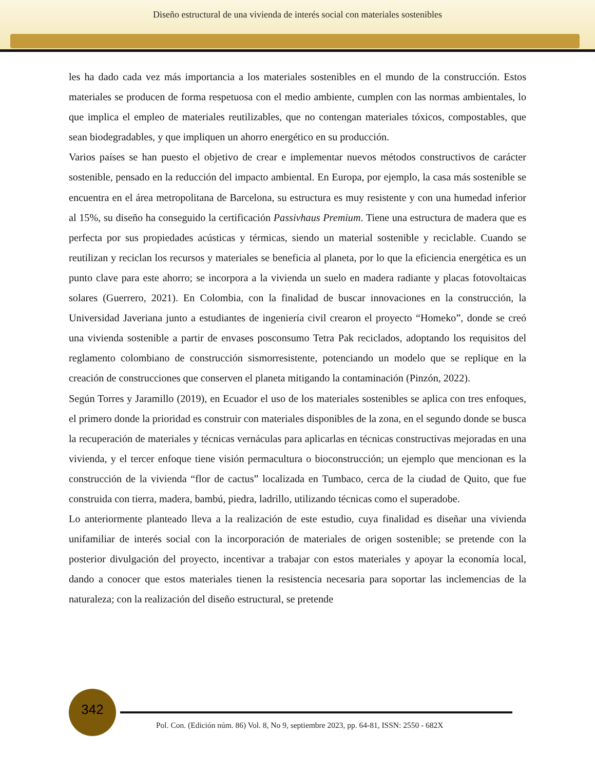Diseño estructural de una vivienda de interés social con materiales sostenibles
les ha dado cada vez más importancia a los materiales sostenibles en el mundo de la construcción. Estos materiales se producen de forma respetuosa con el medio ambiente, cumplen con las normas ambientales, lo que implica el empleo de materiales reutilizables, que no contengan materiales tóxicos, compostables, que sean biodegradables, y que impliquen un ahorro energético en su producción.
Varios países se han puesto el objetivo de crear e implementar nuevos métodos constructivos de carácter sostenible, pensado en la reducción del impacto ambiental. En Europa, por ejemplo, la casa más sostenible se encuentra en el área metropolitana de Barcelona, su estructura es muy resistente y con una humedad inferior al 15%, su diseño ha conseguido la certificación Passivhaus Premium. Tiene una estructura de madera que es perfecta por sus propiedades acústicas y térmicas, siendo un material sostenible y reciclable. Cuando se reutilizan y reciclan los recursos y materiales se beneficia al planeta, por lo que la eficiencia energética es un punto clave para este ahorro; se incorpora a la vivienda un suelo en madera radiante y placas fotovoltaicas solares (Guerrero, 2021). En Colombia, con la finalidad de buscar innovaciones en la construcción, la Universidad Javeriana junto a estudiantes de ingeniería civil crearon el proyecto “Homeko”, donde se creó una vivienda sostenible a partir de envases posconsumo Tetra Pak reciclados, adoptando los requisitos del reglamento colombiano de construcción sismorresistente, potenciando un modelo que se replique en la creación de construcciones que conserven el planeta mitigando la contaminación (Pinzón, 2022).
Según Torres y Jaramillo (2019), en Ecuador el uso de los materiales sostenibles se aplica con tres enfoques, el primero donde la prioridad es construir con materiales disponibles de la zona, en el segundo donde se busca la recuperación de materiales y técnicas vernáculas para aplicarlas en técnicas constructivas mejoradas en una vivienda, y el tercer enfoque tiene visión permacultura o bioconstrucción; un ejemplo que mencionan es la construcción de la vivienda “flor de cactus” localizada en Tumbaco, cerca de la ciudad de Quito, que fue construida con tierra, madera, bambú, piedra, ladrillo, utilizando técnicas como el superadobe.
Lo anteriormente planteado lleva a la realización de este estudio, cuya finalidad es diseñar una vivienda unifamiliar de interés social con la incorporación de materiales de origen sostenible; se pretende con la posterior divulgación del proyecto, incentivar a trabajar con estos materiales y apoyar la economía local, dando a conocer que estos materiales tienen la resistencia necesaria para soportar las inclemencias de la naturaleza; con la realización del diseño estructural, se pretende
342
Pol. Con. (Edición núm. 86) Vol. 8, No 9, septiembre 2023, pp. 64-81, ISSN: 2550 - 682X